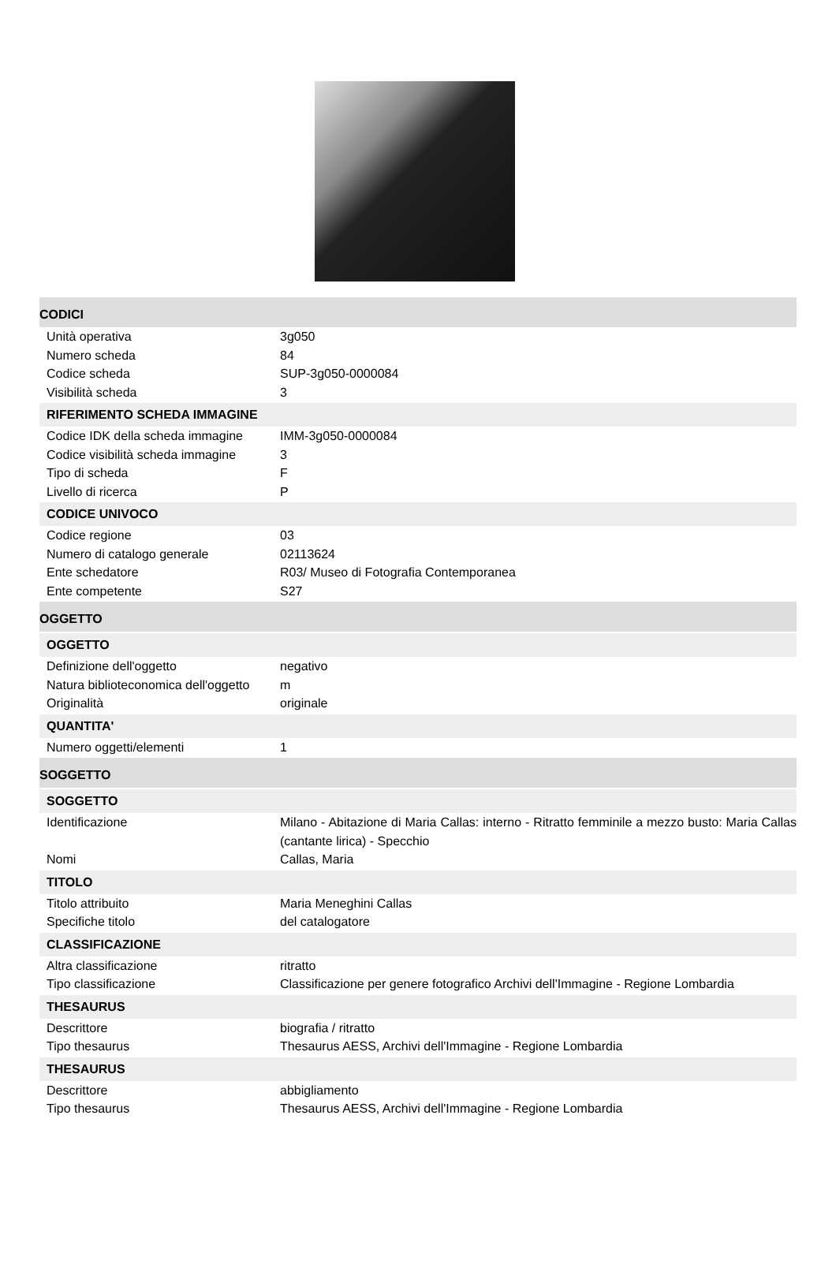CODICI
Unità operativa 3g050
Numero scheda 84
Codice scheda SUP-3g050-0000084
Visibilità scheda 3
RIFERIMENTO SCHEDA IMMAGINE
Codice IDK della scheda immagine
IMM-3g050-0000084
Codice visibilità scheda immagine
3
Tipo di scheda F
Livello di ricerca P
CODICE UNIVOCO
Codice regione 03
Numero di catalogo generale 02113624
Ente schedatore R03/ Museo di Fotografia Contemporanea
Ente competente S27
OGGETTO
OGGETTO
Definizione dell'oggetto negativo
Natura biblioteconomica dell'oggetto
m
Originalità originale
QUANTITA'
Numero oggetti/elementi 1
SOGGETTO
SOGGETTO
Identificazione Milano - Abitazione di Maria Callas: interno - Ritratto femminile a mezzo busto: Maria Callas (cantante lirica) - Specchio
Nomi Callas, Maria
TITOLO
Titolo attribuito Maria Meneghini Callas
Specifiche titolo del catalogatore
CLASSIFICAZIONE
Altra classificazione ritratto
Tipo classificazione Classificazione per genere fotografico Archivi dell'Immagine - Regione Lombardia
THESAURUS
Descrittore biografia / ritratto
Tipo thesaurus Thesaurus AESS, Archivi dell'Immagine - Regione Lombardia
THESAURUS
Descrittore abbigliamento
Tipo thesaurus Thesaurus AESS, Archivi dell'Immagine - Regione Lombardia